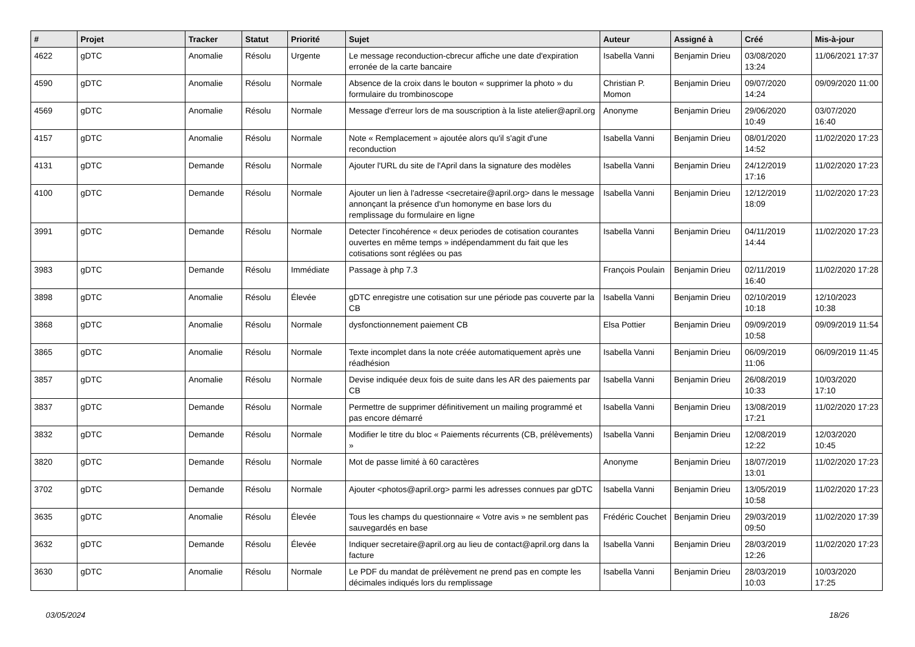| # | Projet | Tracker | Statut | Priorité | Sujet | Auteur | Assigné à | Créé | Mis-à-jour |
| --- | --- | --- | --- | --- | --- | --- | --- | --- | --- |
| 4622 | gDTC | Anomalie | Résolu | Urgente | Le message reconduction-cbrecur affiche une date d'expiration erronée de la carte bancaire | Isabella Vanni | Benjamin Drieu | 03/08/2020 13:24 | 11/06/2021 17:37 |
| 4590 | gDTC | Anomalie | Résolu | Normale | Absence de la croix dans le bouton « supprimer la photo » du formulaire du trombinoscope | Christian P. Momon | Benjamin Drieu | 09/07/2020 14:24 | 09/09/2020 11:00 |
| 4569 | gDTC | Anomalie | Résolu | Normale | Message d'erreur lors de ma souscription à la liste atelier@april.org | Anonyme | Benjamin Drieu | 29/06/2020 10:49 | 03/07/2020 16:40 |
| 4157 | gDTC | Anomalie | Résolu | Normale | Note « Remplacement » ajoutée alors qu'il s'agit d'une reconduction | Isabella Vanni | Benjamin Drieu | 08/01/2020 14:52 | 11/02/2020 17:23 |
| 4131 | gDTC | Demande | Résolu | Normale | Ajouter l'URL du site de l'April dans la signature des modèles | Isabella Vanni | Benjamin Drieu | 24/12/2019 17:16 | 11/02/2020 17:23 |
| 4100 | gDTC | Demande | Résolu | Normale | Ajouter un lien à l'adresse <secretaire@april.org> dans le message annonçant la présence d'un homonyme en base lors du remplissage du formulaire en ligne | Isabella Vanni | Benjamin Drieu | 12/12/2019 18:09 | 11/02/2020 17:23 |
| 3991 | gDTC | Demande | Résolu | Normale | Detecter l'incohérence « deux periodes de cotisation courantes ouvertes en même temps » indépendamment du fait que les cotisations sont réglées ou pas | Isabella Vanni | Benjamin Drieu | 04/11/2019 14:44 | 11/02/2020 17:23 |
| 3983 | gDTC | Demande | Résolu | Immédiate | Passage à php 7.3 | François Poulain | Benjamin Drieu | 02/11/2019 16:40 | 11/02/2020 17:28 |
| 3898 | gDTC | Anomalie | Résolu | Élevée | gDTC enregistre une cotisation sur une période pas couverte par la CB | Isabella Vanni | Benjamin Drieu | 02/10/2019 10:18 | 12/10/2023 10:38 |
| 3868 | gDTC | Anomalie | Résolu | Normale | dysfonctionnement paiement CB | Elsa Pottier | Benjamin Drieu | 09/09/2019 10:58 | 09/09/2019 11:54 |
| 3865 | gDTC | Anomalie | Résolu | Normale | Texte incomplet dans la note créée automatiquement après une réadhésion | Isabella Vanni | Benjamin Drieu | 06/09/2019 11:06 | 06/09/2019 11:45 |
| 3857 | gDTC | Anomalie | Résolu | Normale | Devise indiquée deux fois de suite dans les AR des paiements par CB | Isabella Vanni | Benjamin Drieu | 26/08/2019 10:33 | 10/03/2020 17:10 |
| 3837 | gDTC | Demande | Résolu | Normale | Permettre de supprimer définitivement un mailing programmé et pas encore démarré | Isabella Vanni | Benjamin Drieu | 13/08/2019 17:21 | 11/02/2020 17:23 |
| 3832 | gDTC | Demande | Résolu | Normale | Modifier le titre du bloc « Paiements récurrents (CB, prélèvements) » | Isabella Vanni | Benjamin Drieu | 12/08/2019 12:22 | 12/03/2020 10:45 |
| 3820 | gDTC | Demande | Résolu | Normale | Mot de passe limité à 60 caractères | Anonyme | Benjamin Drieu | 18/07/2019 13:01 | 11/02/2020 17:23 |
| 3702 | gDTC | Demande | Résolu | Normale | Ajouter <photos@april.org> parmi les adresses connues par gDTC | Isabella Vanni | Benjamin Drieu | 13/05/2019 10:58 | 11/02/2020 17:23 |
| 3635 | gDTC | Anomalie | Résolu | Élevée | Tous les champs du questionnaire « Votre avis » ne semblent pas sauvegardés en base | Frédéric Couchet | Benjamin Drieu | 29/03/2019 09:50 | 11/02/2020 17:39 |
| 3632 | gDTC | Demande | Résolu | Élevée | Indiquer secretaire@april.org au lieu de contact@april.org dans la facture | Isabella Vanni | Benjamin Drieu | 28/03/2019 12:26 | 11/02/2020 17:23 |
| 3630 | gDTC | Anomalie | Résolu | Normale | Le PDF du mandat de prélèvement ne prend pas en compte les décimales indiqués lors du remplissage | Isabella Vanni | Benjamin Drieu | 28/03/2019 10:03 | 10/03/2020 17:25 |
03/05/2024 18/26